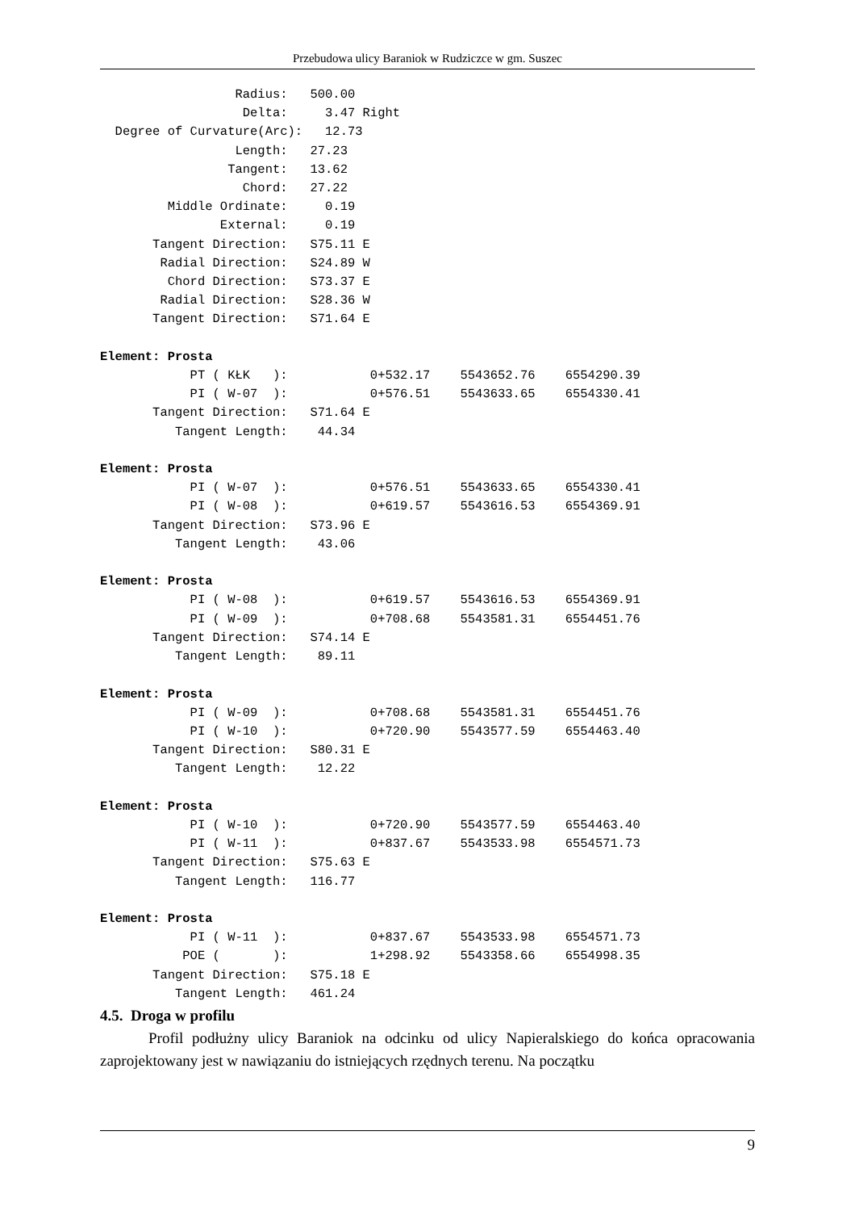Przebudowa ulicy Baraniok w Rudziczce w gm. Suszec
                  Radius:   500.00
                   Delta:     3.47 Right
  Degree of Curvature(Arc):   12.73
                  Length:   27.23
                 Tangent:   13.62
                   Chord:   27.22
         Middle Ordinate:     0.19
                External:     0.19
       Tangent Direction:   S75.11 E
        Radial Direction:   S24.89 W
         Chord Direction:   S73.37 E
        Radial Direction:   S28.36 W
       Tangent Direction:   S71.64 E

Element: Prosta
            PT ( KŁK   ):           0+532.17    5543652.76    6554290.39
            PI ( W-07  ):           0+576.51    5543633.65    6554330.41
       Tangent Direction:   S71.64 E
          Tangent Length:    44.34

Element: Prosta
            PI ( W-07  ):           0+576.51    5543633.65    6554330.41
            PI ( W-08  ):           0+619.57    5543616.53    6554369.91
       Tangent Direction:   S73.96 E
          Tangent Length:    43.06

Element: Prosta
            PI ( W-08  ):           0+619.57    5543616.53    6554369.91
            PI ( W-09  ):           0+708.68    5543581.31    6554451.76
       Tangent Direction:   S74.14 E
          Tangent Length:    89.11

Element: Prosta
            PI ( W-09  ):           0+708.68    5543581.31    6554451.76
            PI ( W-10  ):           0+720.90    5543577.59    6554463.40
       Tangent Direction:   S80.31 E
          Tangent Length:    12.22

Element: Prosta
            PI ( W-10  ):           0+720.90    5543577.59    6554463.40
            PI ( W-11  ):           0+837.67    5543533.98    6554571.73
       Tangent Direction:   S75.63 E
          Tangent Length:   116.77

Element: Prosta
            PI ( W-11  ):           0+837.67    5543533.98    6554571.73
           POE (       ):           1+298.92    5543358.66    6554998.35
       Tangent Direction:   S75.18 E
          Tangent Length:   461.24
4.5. Droga w profilu
Profil podłużny ulicy Baraniok na odcinku od ulicy Napieralskiego do końca opracowania zaprojektowany jest w nawiązaniu do istniejących rzędnych terenu. Na początku
9